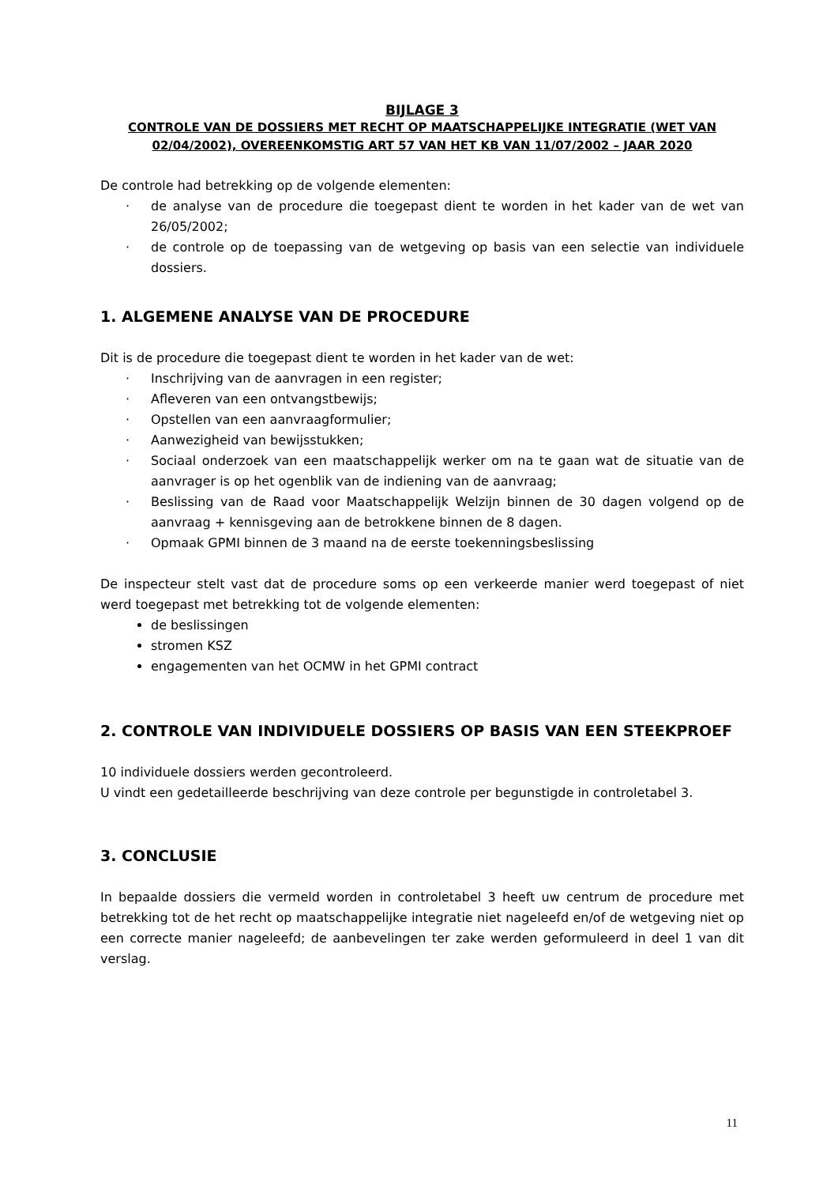BIJLAGE 3
CONTROLE VAN DE DOSSIERS MET RECHT OP MAATSCHAPPELIJKE INTEGRATIE (WET VAN 02/04/2002), OVEREENKOMSTIG ART 57 VAN HET KB VAN 11/07/2002 – JAAR 2020
De controle had betrekking op de volgende elementen:
· de analyse van de procedure die toegepast dient te worden in het kader van de wet van 26/05/2002;
· de controle op de toepassing van de wetgeving op basis van een selectie van individuele dossiers.
1. ALGEMENE ANALYSE VAN DE PROCEDURE
Dit is de procedure die toegepast dient te worden in het kader van de wet:
· Inschrijving van de aanvragen in een register;
· Afleveren van een ontvangstbewijs;
· Opstellen van een aanvraagformulier;
· Aanwezigheid van bewijsstukken;
· Sociaal onderzoek van een maatschappelijk werker om na te gaan wat de situatie van de aanvrager is op het ogenblik van de indiening van de aanvraag;
· Beslissing van de Raad voor Maatschappelijk Welzijn binnen de 30 dagen volgend op de aanvraag + kennisgeving aan de betrokkene binnen de 8 dagen.
· Opmaak GPMI binnen de 3 maand na de eerste toekenningsbeslissing
De inspecteur stelt vast dat de procedure soms op een verkeerde manier werd toegepast of niet werd toegepast met betrekking tot de volgende elementen:
de beslissingen
stromen KSZ
engagementen van het OCMW in het GPMI contract
2. CONTROLE VAN INDIVIDUELE DOSSIERS OP BASIS VAN EEN STEEKPROEF
10 individuele dossiers werden gecontroleerd.
U vindt een gedetailleerde beschrijving van deze controle per begunstigde in controletabel 3.
3. CONCLUSIE
In bepaalde dossiers die vermeld worden in controletabel 3 heeft uw centrum de procedure met betrekking tot de het recht op maatschappelijke integratie niet nageleefd en/of de wetgeving niet op een correcte manier nageleefd; de aanbevelingen ter zake werden geformuleerd in deel 1 van dit verslag.
11